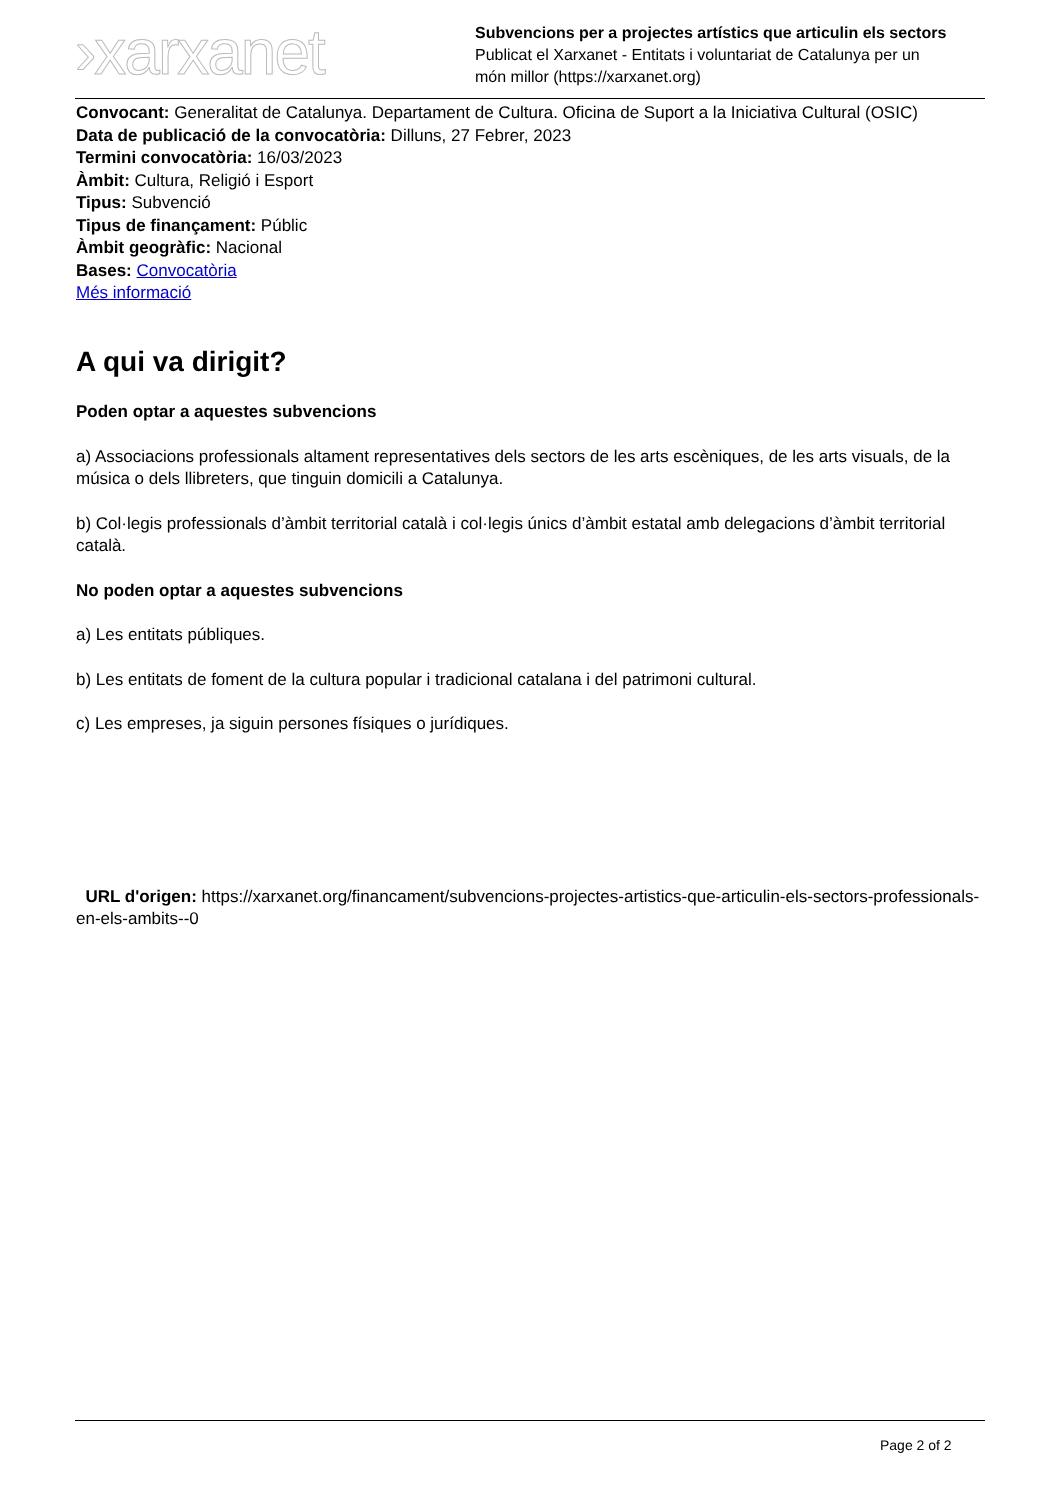›xarxanet
Subvencions per a projectes artístics que articulin els sectors
Publicat el Xarxanet - Entitats i voluntariat de Catalunya per un
món millor (https://xarxanet.org)
Convocant: Generalitat de Catalunya. Departament de Cultura. Oficina de Suport a la Iniciativa Cultural (OSIC)
Data de publicació de la convocatòria: Dilluns, 27 Febrer, 2023
Termini convocatòria: 16/03/2023
Àmbit: Cultura, Religió i Esport
Tipus: Subvenció
Tipus de finançament: Públic
Àmbit geogràfic: Nacional
Bases: Convocatòria
Més informació
A qui va dirigit?
Poden optar a aquestes subvencions
a) Associacions professionals altament representatives dels sectors de les arts escèniques, de les arts visuals, de la música o dels llibreters, que tinguin domicili a Catalunya.
b) Col·legis professionals d’àmbit territorial català i col·legis únics d’àmbit estatal amb delegacions d’àmbit territorial català.
No poden optar a aquestes subvencions
a) Les entitats públiques.
b) Les entitats de foment de la cultura popular i tradicional catalana i del patrimoni cultural.
c) Les empreses, ja siguin persones físiques o jurídiques.
URL d'origen: https://xarxanet.org/financament/subvencions-projectes-artistics-que-articulin-els-sectors-professionals-en-els-ambits--0
Page 2 of 2